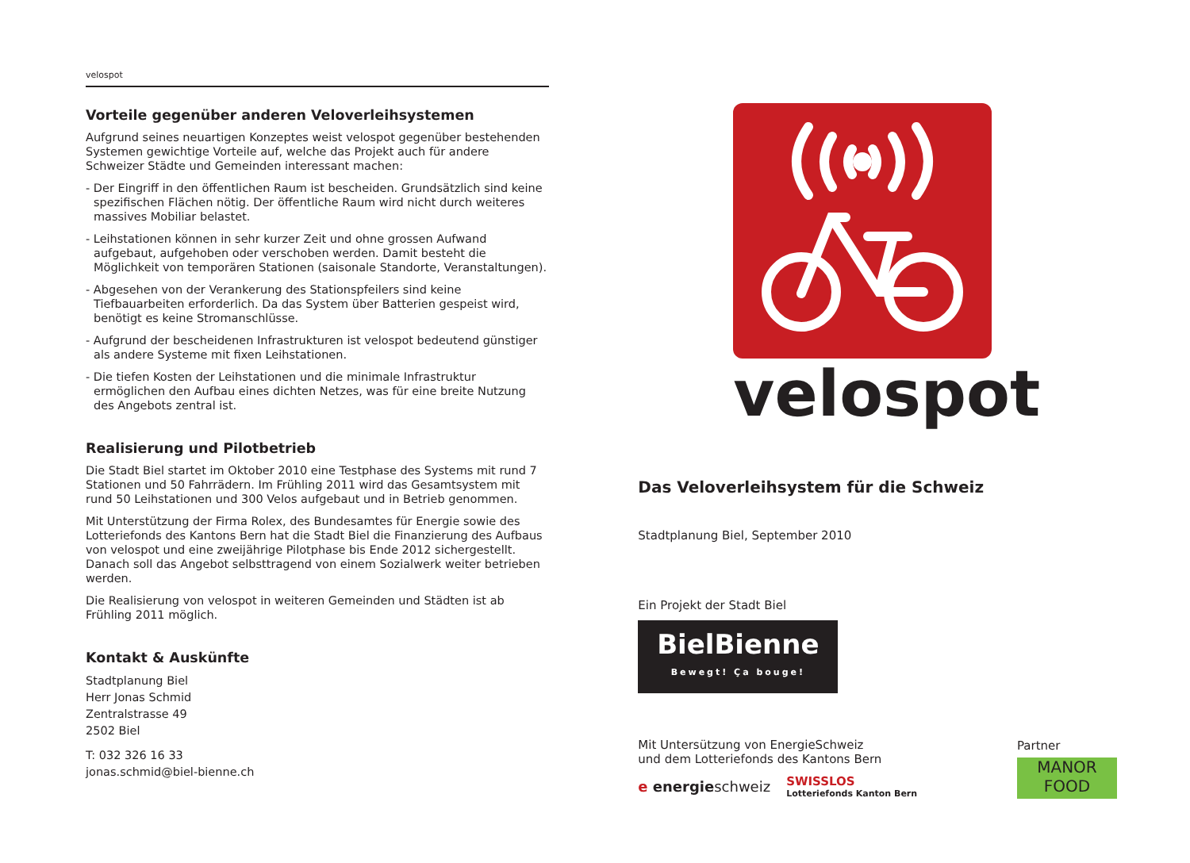velospot
Vorteile gegenüber anderen Veloverleihsystemen
Aufgrund seines neuartigen Konzeptes weist velospot gegenüber bestehenden Systemen gewichtige Vorteile auf, welche das Projekt auch für andere Schweizer Städte und Gemeinden interessant machen:
- Der Eingriff in den öffentlichen Raum ist bescheiden. Grundsätzlich sind keine spezifischen Flächen nötig. Der öffentliche Raum wird nicht durch weiteres massives Mobiliar belastet.
- Leihstationen können in sehr kurzer Zeit und ohne grossen Aufwand aufgebaut, aufgehoben oder verschoben werden. Damit besteht die Möglichkeit von temporären Stationen (saisonale Standorte, Veranstaltungen).
- Abgesehen von der Verankerung des Stationspfeilers sind keine Tiefbauarbeiten erforderlich. Da das System über Batterien gespeist wird, benötigt es keine Stromanschlüsse.
- Aufgrund der bescheidenen Infrastrukturen ist velospot bedeutend günstiger als andere Systeme mit fixen Leihstationen.
- Die tiefen Kosten der Leihstationen und die minimale Infrastruktur ermöglichen den Aufbau eines dichten Netzes, was für eine breite Nutzung des Angebots zentral ist.
Realisierung und Pilotbetrieb
Die Stadt Biel startet im Oktober 2010 eine Testphase des Systems mit rund 7 Stationen und 50 Fahrrädern. Im Frühling 2011 wird das Gesamtsystem mit rund 50 Leihstationen und 300 Velos aufgebaut und in Betrieb genommen.
Mit Unterstützung der Firma Rolex, des Bundesamtes für Energie sowie des Lotteriefonds des Kantons Bern hat die Stadt Biel die Finanzierung des Aufbaus von velospot und eine zweijährige Pilotphase bis Ende 2012 sichergestellt. Danach soll das Angebot selbsttragend von einem Sozialwerk weiter betrieben werden.
Die Realisierung von velospot in weiteren Gemeinden und Städten ist ab Frühling 2011 möglich.
Kontakt & Auskünfte
Stadtplanung Biel
Herr Jonas Schmid
Zentralstrasse 49
2502 Biel
T: 032 326 16 33
jonas.schmid@biel-bienne.ch
velospot
Das Veloverleihsystem für die Schweiz
Stadtplanung Biel, September 2010
Ein Projekt der Stadt Biel
BielBienne
Bewegt! Ça bouge!
Mit Untersützung von EnergieSchweiz
und dem Lotteriefonds des Kantons Bern
e energieschweiz SWISSLOS
Lotteriefonds Kanton Bern
Partner
MANOR
FOOD